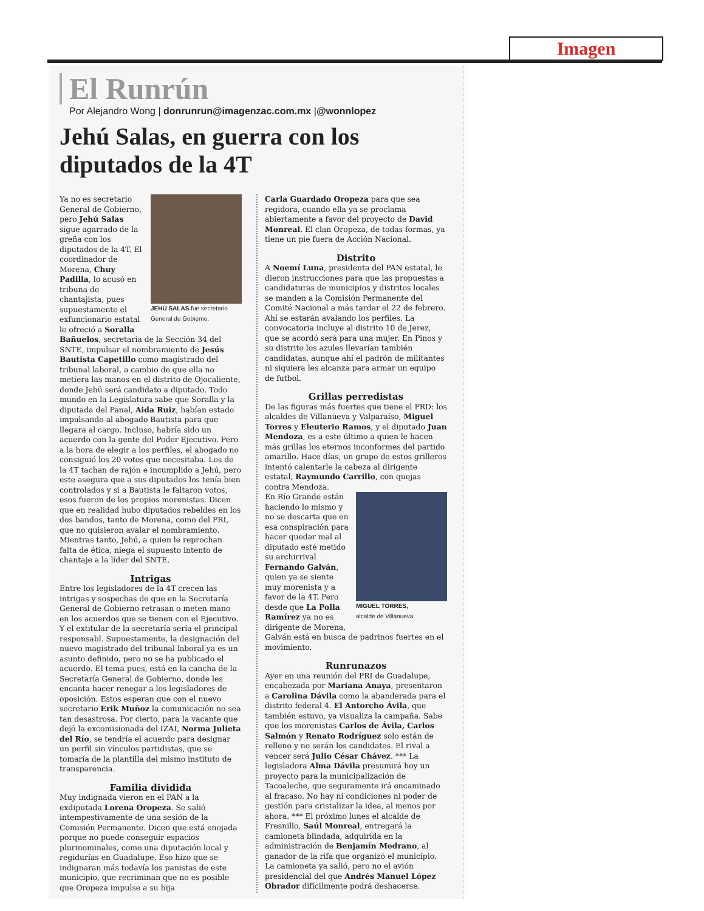Imagen
El Runrún
Por Alejandro Wong | donrunrun@imagenzac.com.mx |@wonnlopez
Jehú Salas, en guerra con los diputados de la 4T
JEHÚ SALAS fue secretario General de Gobierno.
Ya no es secretario General de Gobierno, pero Jehú Salas sigue agarrado de la greña con los diputados de la 4T. El coordinador de Morena, Chuy Padilla, lo acusó en tribuna de chantajista, pues supuestamente el exfuncionario estatal le ofreció a Soralla Bañuelos, secretaria de la Sección 34 del SNTE, impulsar el nombramiento de Jesús Bautista Capetillo como magistrado del tribunal laboral, a cambio de que ella no metiera las manos en el distrito de Ojocaliente, donde Jehú será candidato a diputado. Todo mundo en la Legislatura sabe que Soralla y la diputada del Panal, Aida Ruiz, habían estado impulsando al abogado Bautista para que llegara al cargo. Incluso, habría sido un acuerdo con la gente del Poder Ejecutivo. Pero a la hora de elegir a los perfiles, el abogado no consiguió los 20 votos que necesitaba. Los de la 4T tachan de rajón e incumplido a Jehú, pero este asegura que a sus diputados los tenía bien controlados y si a Bautista le faltaron votos, esos fueron de los propios morenistas. Dicen que en realidad hubo diputados rebeldes en los dos bandos, tanto de Morena, como del PRI, que no quisieron avalar el nombramiento. Mientras tanto, Jehú, a quien le reprochan falta de ética, niega el supuesto intento de chantaje a la líder del SNTE.
Intrigas
Entre los legisladores de la 4T crecen las intrigas y sospechas de que en la Secretaría General de Gobierno retrasan o meten mano en los acuerdos que se tienen con el Ejecutivo. Y el extitular de la secretaría sería el principal responsabl. Supuestamente, la designación del nuevo magistrado del tribunal laboral ya es un asunto definido, pero no se ha publicado el acuerdo. El tema pues, está en la cancha de la Secretaría General de Gobierno, donde les encanta hacer renegar a los legisladores de oposición. Estos esperan que con el nuevo secretario Erik Muñoz la comunicación no sea tan desastrosa. Por cierto, para la vacante que dejó la excomisionada del IZAI, Norma Julieta del Río, se tendría el acuerdo para designar un perfil sin vínculos partidistas, que se tomaría de la plantilla del mismo instituto de transparencia.
Familia dividida
Muy indignada vieron en el PAN a la exdiputada Lorena Oropeza. Se salió intempestivamente de una sesión de la Comisión Permanente. Dicen que está enojada porque no puede conseguir espacios plurinominales, como una diputación local y regidurías en Guadalupe. Eso hizo que se indignaran más todavía los panistas de este municipio, que recriminan que no es posible que Oropeza impulse a su hija
Carla Guardado Oropeza para que sea regidora, cuando ella ya se proclama abiertamente a favor del proyecto de David Monreal. El clan Oropeza, de todas formas, ya tiene un pie fuera de Acción Nacional.
Distrito
A Noemí Luna, presidenta del PAN estatal, le dieron instrucciones para que las propuestas a candidaturas de municipios y distritos locales se manden a la Comisión Permanente del Comité Nacional a más tardar el 22 de febrero. Ahí se estarán avalando los perfiles. La convocatoria incluye al distrito 10 de Jerez, que se acordó será para una mujer. En Pinos y su distrito los azules llevarían también candidatas, aunque ahí el padrón de militantes ni siquiera les alcanza para armar un equipo de futbol.
Grillas perredistas
De las figuras más fuertes que tiene el PRD: los alcaldes de Villanueva y Valparaíso, Miguel Torres y Eleuterio Ramos, y el diputado Juan Mendoza, es a este último a quien le hacen más grillas los eternos inconformes del partido amarillo. Hace días, un grupo de estos grilleros intentó calentarle la cabeza al dirigente estatal, Raymundo Carrillo, con quejas contra Mendoza.
MIGUEL TORRES,
alcalde de Villanueva.
En Río Grande están haciendo lo mismo y no se descarta que en esa conspiración para hacer quedar mal al diputado esté metido su archirrival Fernando Galván, quien ya se siente muy morenista y a favor de la 4T. Pero desde que La Polla Ramírez ya no es dirigente de Morena, Galván está en busca de padrinos fuertes en el movimiento.
Runrunazos
Ayer en una reunión del PRI de Guadalupe, encabezada por Mariana Anaya, presentaron a Carolina Dávila como la abanderada para el distrito federal 4. El Antorcho Ávila, que también estuvo, ya visualiza la campaña. Sabe que los morenistas Carlos de Ávila, Carlos Salmón y Renato Rodríguez solo están de relleno y no serán los candidatos. El rival a vencer será Julio César Chávez. *** La legisladora Alma Dávila presumirá hoy un proyecto para la municipalización de Tacoaleche, que seguramente irá encaminado al fracaso. No hay ni condiciones ni poder de gestión para cristalizar la idea, al menos por ahora. *** El próximo lunes el alcalde de Fresnillo, Saúl Monreal, entregará la camioneta blindada, adquirida en la administración de Benjamín Medrano, al ganador de la rifa que organizó el municipio. La camioneta ya salió, pero no el avión presidencial del que Andrés Manuel López Obrador difícilmente podrá deshacerse.